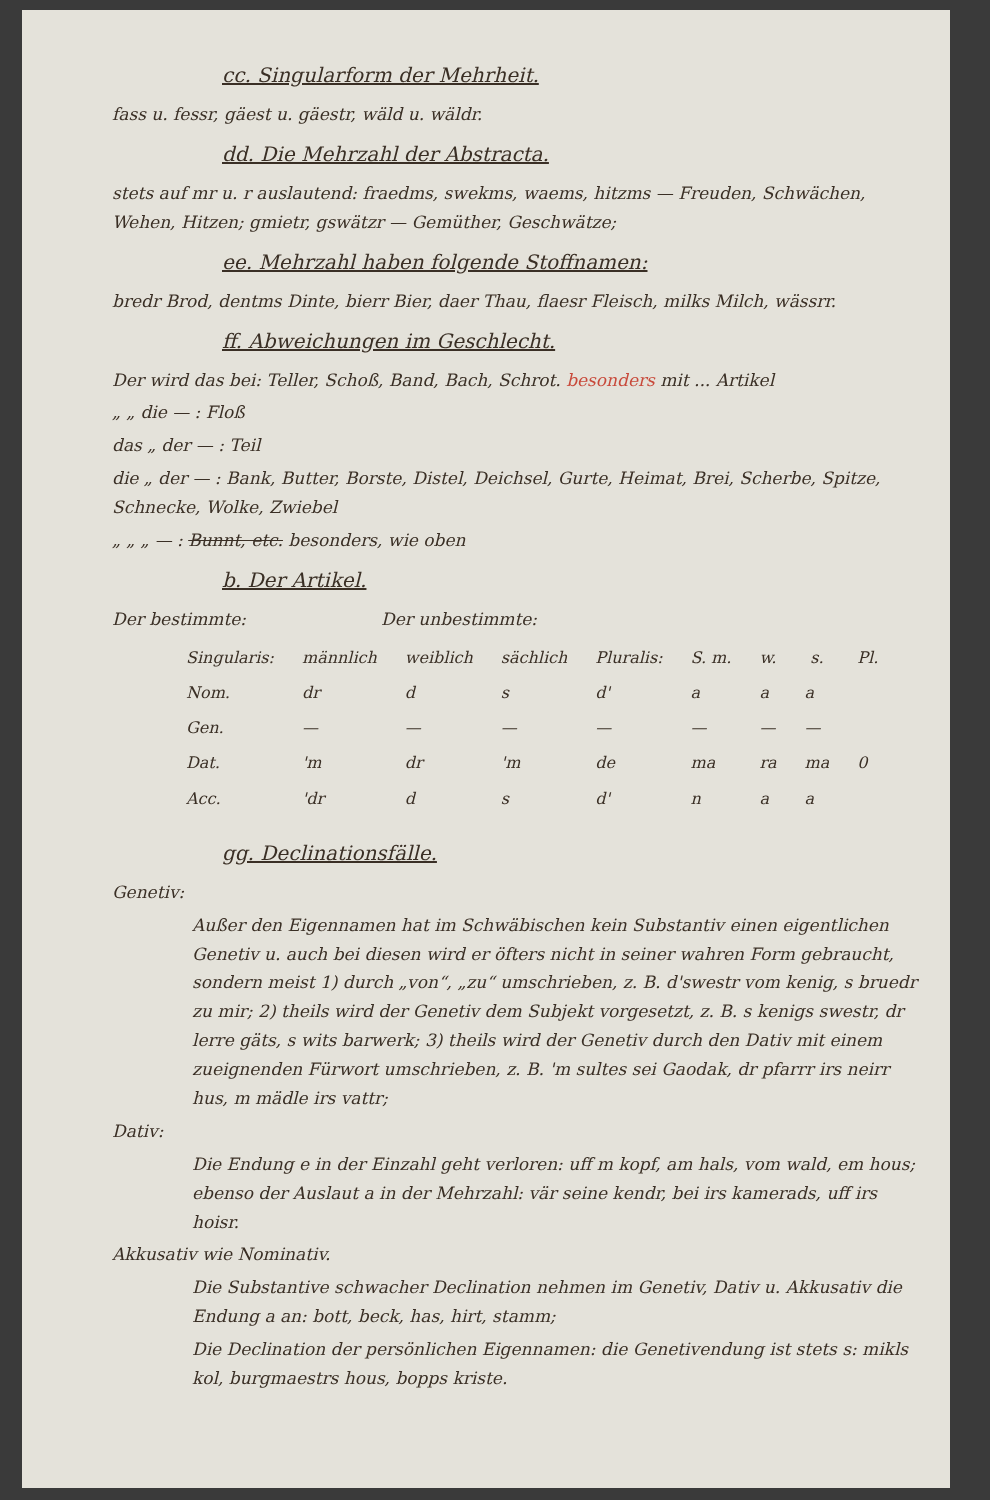cc. Singularform der Mehrheit.
fass u. fessr, gäest u. gäestr, wäld u. wäldr.
dd. Die Mehrzahl der Abstracta.
stets auf mr u. r auslautend: fraedms, swekms, waems, hitzms — Freuden, Schwächen, Wehen, Hitzen; gmietr, gswätzr — Gemüther, Geschwätze;
ee. Mehrzahl haben folgende Stoffnamen:
bredr Brod, dentms Dinte, bierr Bier, daer Thau, flaesr Fleisch, milks Milch, wässrr.
ff. Abweichungen im Geschlecht.
Der wird das bei: Teller, Schoß, Band, Bach, Schrot. besonders mit ... Artikel
„ „ die — : Floß
das „ der — : Teil
die „ der — : Bank, Butter, Borste, Distel, Deichsel, Gurte, Heimat, Brei, Scherbe, Spitze, Schnecke, Wolke, Zwiebel
„ „ „ — : Bunnt, etc. besonders, wie oben
b. Der Artikel.
Der bestimmte: Der unbestimmte:
| Singularis: | männlich | weiblich | sächlich | Pluralis: | S. m. | w. | s. | Pl. |
| --- | --- | --- | --- | --- | --- | --- | --- | --- |
| Nom. | dr | d | s | d' | a | a | a | |
| Gen. | — | — | — | — | — | — | — | |
| Dat. | 'm | dr | 'm | de | ma | ra | ma | 0 |
| Acc. | 'dr | d | s | d' | n | a | a | |
gg. Declinationsfälle.
Genetiv:
Außer den Eigennamen hat im Schwäbischen kein Substantiv einen eigentlichen Genetiv u. auch bei diesen wird er öfters nicht in seiner wahren Form gebraucht, sondern meist 1) durch „von“, „zu“ umschrieben, z. B. d'swestr vom kenig, s bruedr zu mir; 2) theils wird der Genetiv dem Subjekt vorgesetzt, z. B. s kenigs swestr, dr lerre gäts, s wits barwerk; 3) theils wird der Genetiv durch den Dativ mit einem zueignenden Fürwort umschrieben, z. B. 'm sultes sei Gaodak, dr pfarrr irs neirr hus, m mädle irs vattr;
Dativ:
Die Endung e in der Einzahl geht verloren: uff m kopf, am hals, vom wald, em hous; ebenso der Auslaut a in der Mehrzahl: vär seine kendr, bei irs kamerads, uff irs hoisr.
Akkusativ wie Nominativ.
Die Substantive schwacher Declination nehmen im Genetiv, Dativ u. Akkusativ die Endung a an: bott, beck, has, hirt, stamm;
Die Declination der persönlichen Eigennamen: die Genetivendung ist stets s: mikls kol, burgmaestrs hous, bopps kriste.